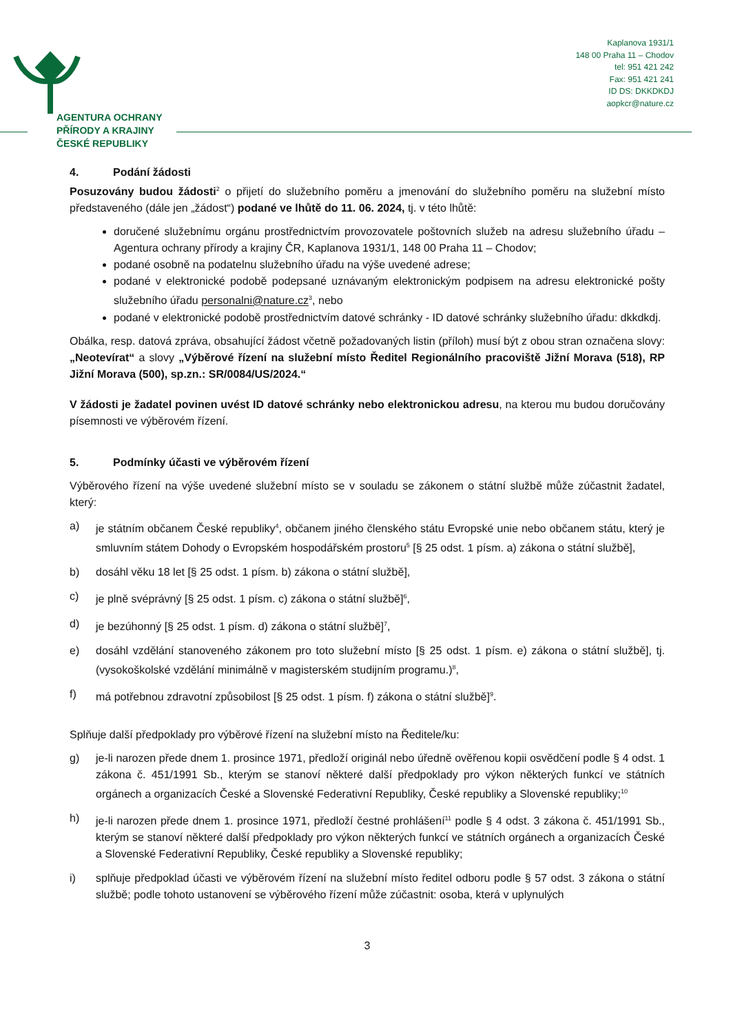AGENTURA OCHRANY
PŘÍRODY A KRAJINY
ČESKÉ REPUBLIKY
Kaplanova 1931/1
148 00 Praha 11 – Chodov
tel: 951 421 242
Fax: 951 421 241
ID DS: DKKDKDJ
aopkcr@nature.cz
4. Podání žádosti
Posuzovány budou žádosti<sup>2</sup> o přijetí do služebního poměru a jmenování do služebního poměru na služební místo představeného (dále jen „žádost“) podané ve lhůtě do 11. 06. 2024, tj. v této lhůtě:
doručené služebnímu orgánu prostřednictvím provozovatele poštovních služeb na adresu služebního úřadu – Agentura ochrany přírody a krajiny ČR, Kaplanova 1931/1, 148 00 Praha 11 – Chodov;
podané osobně na podatelnu služebního úřadu na výše uvedené adrese;
podané v elektronické podobě podepsané uznávaným elektronickým podpisem na adresu elektronické pošty služebního úřadu personalni@nature.cz<sup>3</sup>, nebo
podané v elektronické podobě prostřednictvím datové schránky - ID datové schránky služebního úřadu: dkkdkdj.
Obálka, resp. datová zpráva, obsahující žádost včetně požadovaných listin (příloh) musí být z obou stran označena slovy: „Neotevírat“ a slovy „Výběrové řízení na služební místo Ředitel Regionálního pracoviště Jižní Morava (518), RP Jižní Morava (500), sp.zn.: SR/0084/US/2024.“
V žádosti je žadatel povinen uvést ID datové schránky nebo elektronickou adresu, na kterou mu budou doručovány písemnosti ve výběrovém řízení.
5. Podmínky účasti ve výběrovém řízení
Výběrového řízení na výše uvedené služební místo se v souladu se zákonem o státní službě může zúčastnit žadatel, který:
a) je státním občanem České republiky<sup>4</sup>, občanem jiného členského státu Evropské unie nebo občanem státu, který je smluvním státem Dohody o Evropském hospodářském prostoru<sup>5</sup> [§ 25 odst. 1 písm. a) zákona o státní službě],
b) dosáhl věku 18 let [§ 25 odst. 1 písm. b) zákona o státní službě],
c) je plně svéprávný [§ 25 odst. 1 písm. c) zákona o státní službě]<sup>6</sup>,
d) je bezúhonný [§ 25 odst. 1 písm. d) zákona o státní službě]<sup>7</sup>,
e) dosáhl vzdělání stanoveného zákonem pro toto služební místo [§ 25 odst. 1 písm. e) zákona o státní službě], tj. (vysokoškolské vzdělání minimálně v magisterském studijním programu.)<sup>8</sup>,
f) má potřebnou zdravotní způsobilost [§ 25 odst. 1 písm. f) zákona o státní službě]<sup>9</sup>.
Splňuje další předpoklady pro výběrové řízení na služební místo na Ředitele/ku:
g) je-li narozen přede dnem 1. prosince 1971, předloží originál nebo úředně ověřenou kopii osvědčení podle § 4 odst. 1 zákona č. 451/1991 Sb., kterým se stanoví některé další předpoklady pro výkon některých funkcí ve státních orgánech a organizacích České a Slovenské Federativní Republiky, České republiky a Slovenské republiky;<sup>10</sup>
h) je-li narozen přede dnem 1. prosince 1971, předloží čestné prohlášení<sup>11</sup> podle § 4 odst. 3 zákona č. 451/1991 Sb., kterým se stanoví některé další předpoklady pro výkon některých funkcí ve státních orgánech a organizacích České a Slovenské Federativní Republiky, České republiky a Slovenské republiky;
i) splňuje předpoklad účasti ve výběrovém řízení na služební místo ředitel odboru podle § 57 odst. 3 zákona o státní službě; podle tohoto ustanovení se výběrového řízení může zúčastnit: osoba, která v uplynulých
3